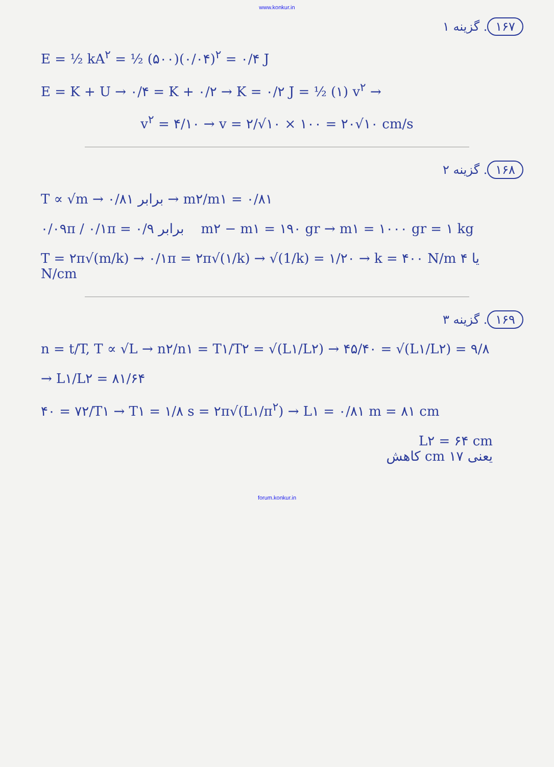www.konkur.in
۱۶۷. گزینه ۱
E = ½ kA<sup>۲</sup> = ½ (۵۰۰)(۰/۰۴)<sup>۲</sup> = ۰/۴ J
E = K + U → ۰/۴ = K + ۰/۲ → K = ۰/۲ J = ½ (۱) v<sup>۲</sup> →
v<sup>۲</sup> = ۴/۱۰ → v = ۲/√۱۰ × ۱۰۰ = ۲۰√۱۰ cm/s
۱۶۸. گزینه ۲
T ∝ √m → ۰/۸۱ برابر → m۲/m۱ = ۰/۸۱
۰/۰۹π / ۰/۱π = ۰/۹ برابر m۲ − m۱ = ۱۹۰ gr → m۱ = ۱۰۰۰ gr = ۱ kg
T = ۲π√(m/k) → ۰/۱π = ۲π√(۱/k) → √(1/k) = ۱/۲۰ → k = ۴۰۰ N/m یا ۴ N/cm
۱۶۹. گزینه ۳
n = t/T, T ∝ √L → n۲/n۱ = T۱/T۲ = √(L۱/L۲) → ۴۵/۴۰ = √(L۱/L۲) = ۹/۸
→ L۱/L۲ = ۸۱/۶۴
۴۰ = ۷۲/T۱ → T۱ = ۱/۸ s = ۲π√(L۱/π<sup>۲</sup>) → L۱ = ۰/۸۱ m = ۸۱ cm
L۲ = ۶۴ cm
یعنی ۱۷ cm کاهش
forum.konkur.in